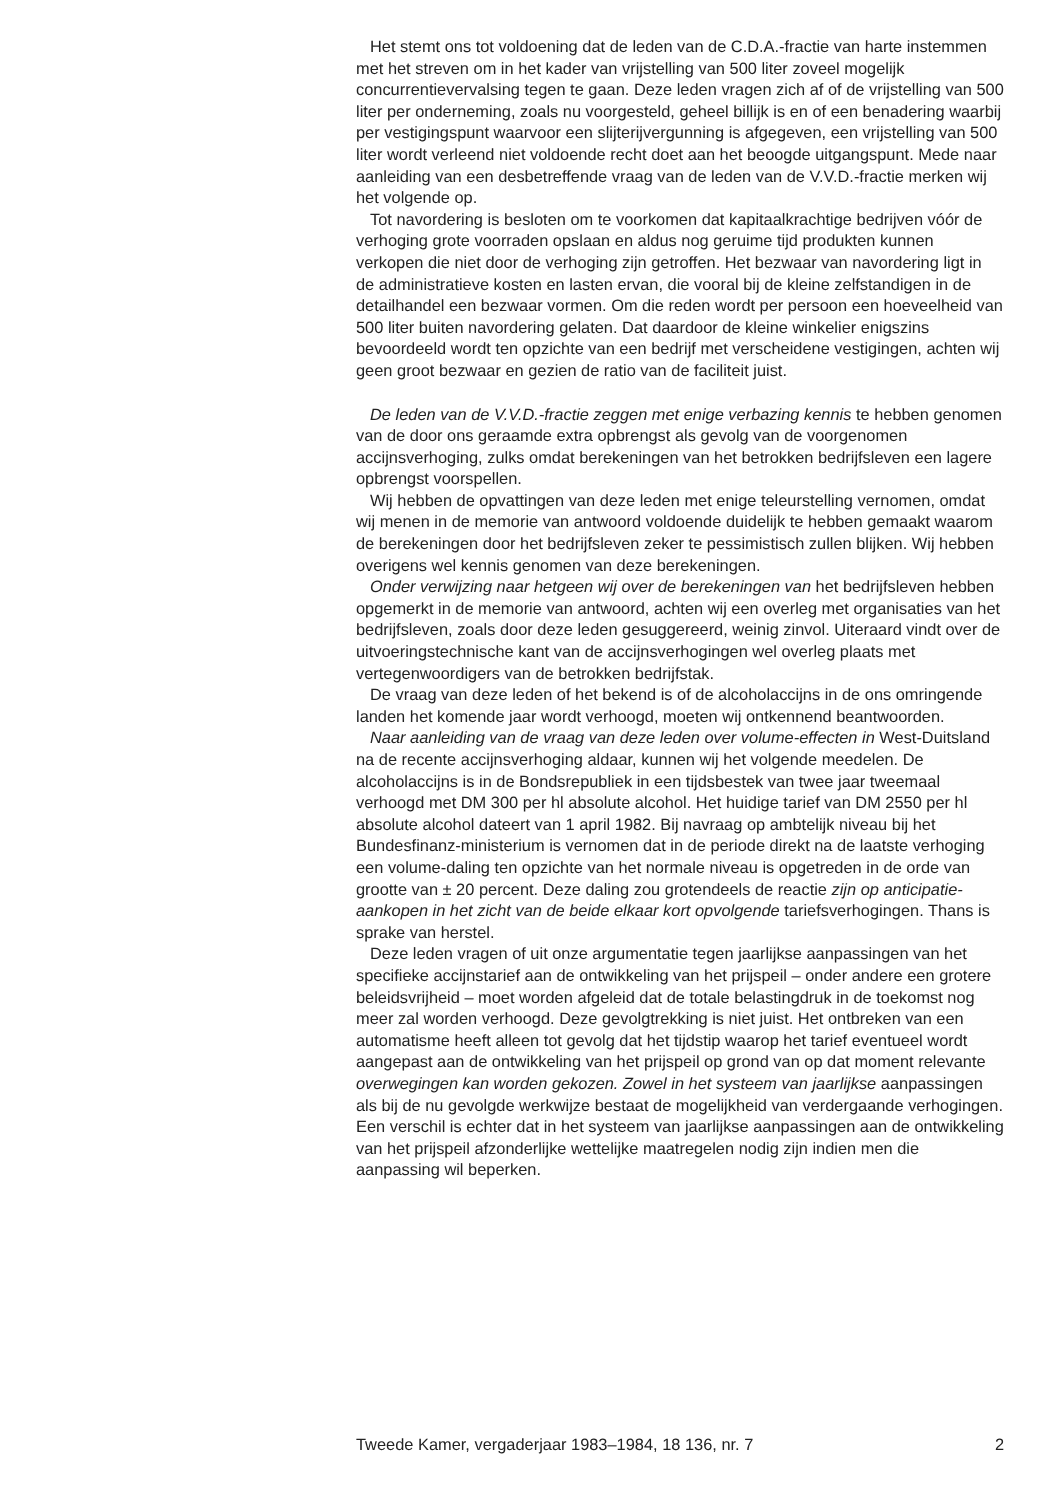Het stemt ons tot voldoening dat de leden van de C.D.A.-fractie van harte instemmen met het streven om in het kader van vrijstelling van 500 liter zoveel mogelijk concurrentievervalsing tegen te gaan. Deze leden vragen zich af of de vrijstelling van 500 liter per onderneming, zoals nu voorgesteld, geheel billijk is en of een benadering waarbij per vestigingspunt waarvoor een slijterijvergunning is afgegeven, een vrijstelling van 500 liter wordt verleend niet voldoende recht doet aan het beoogde uitgangspunt. Mede naar aanleiding van een desbetreffende vraag van de leden van de V.V.D.-fractie merken wij het volgende op.
Tot navordering is besloten om te voorkomen dat kapitaalkrachtige bedrijven vóór de verhoging grote voorraden opslaan en aldus nog geruime tijd produkten kunnen verkopen die niet door de verhoging zijn getroffen. Het bezwaar van navordering ligt in de administratieve kosten en lasten ervan, die vooral bij de kleine zelfstandigen in de detailhandel een bezwaar vormen. Om die reden wordt per persoon een hoeveelheid van 500 liter buiten navordering gelaten. Dat daardoor de kleine winkelier enigszins bevoordeeld wordt ten opzichte van een bedrijf met verscheidene vestigingen, achten wij geen groot bezwaar en gezien de ratio van de faciliteit juist.
De leden van de V.V.D.-fractie zeggen met enige verbazing kennis te hebben genomen van de door ons geraamde extra opbrengst als gevolg van de voorgenomen accijnsverhoging, zulks omdat berekeningen van het betrokken bedrijfsleven een lagere opbrengst voorspellen.
Wij hebben de opvattingen van deze leden met enige teleurstelling vernomen, omdat wij menen in de memorie van antwoord voldoende duidelijk te hebben gemaakt waarom de berekeningen door het bedrijfsleven zeker te pessimistisch zullen blijken. Wij hebben overigens wel kennis genomen van deze berekeningen.
Onder verwijzing naar hetgeen wij over de berekeningen van het bedrijfsleven hebben opgemerkt in de memorie van antwoord, achten wij een overleg met organisaties van het bedrijfsleven, zoals door deze leden gesuggereerd, weinig zinvol. Uiteraard vindt over de uitvoeringstechnische kant van de accijnsverhogingen wel overleg plaats met vertegenwoordigers van de betrokken bedrijfstak.
De vraag van deze leden of het bekend is of de alcoholaccijns in de ons omringende landen het komende jaar wordt verhoogd, moeten wij ontkennend beantwoorden.
Naar aanleiding van de vraag van deze leden over volume-effecten in West-Duitsland na de recente accijnsverhoging aldaar, kunnen wij het volgende meedelen. De alcoholaccijns is in de Bondsrepubliek in een tijdsbestek van twee jaar tweemaal verhoogd met DM 300 per hl absolute alcohol. Het huidige tarief van DM 2550 per hl absolute alcohol dateert van 1 april 1982. Bij navraag op ambtelijk niveau bij het Bundesfinanz-ministerium is vernomen dat in de periode direkt na de laatste verhoging een volume-daling ten opzichte van het normale niveau is opgetreden in de orde van grootte van ± 20 percent. Deze daling zou grotendeels de reactie zijn op anticipatie-aankopen in het zicht van de beide elkaar kort opvolgende tariefsverhogingen. Thans is sprake van herstel.
Deze leden vragen of uit onze argumentatie tegen jaarlijkse aanpassingen van het specifieke accijnstarief aan de ontwikkeling van het prijspeil – onder andere een grotere beleidsvrijheid – moet worden afgeleid dat de totale belastingdruk in de toekomst nog meer zal worden verhoogd. Deze gevolgtrekking is niet juist. Het ontbreken van een automatisme heeft alleen tot gevolg dat het tijdstip waarop het tarief eventueel wordt aangepast aan de ontwikkeling van het prijspeil op grond van op dat moment relevante overwegingen kan worden gekozen. Zowel in het systeem van jaarlijkse aanpassingen als bij de nu gevolgde werkwijze bestaat de mogelijkheid van verdergaande verhogingen. Een verschil is echter dat in het systeem van jaarlijkse aanpassingen aan de ontwikkeling van het prijspeil afzonderlijke wettelijke maatregelen nodig zijn indien men die aanpassing wil beperken.
Tweede Kamer, vergaderjaar 1983–1984, 18 136, nr. 7 2